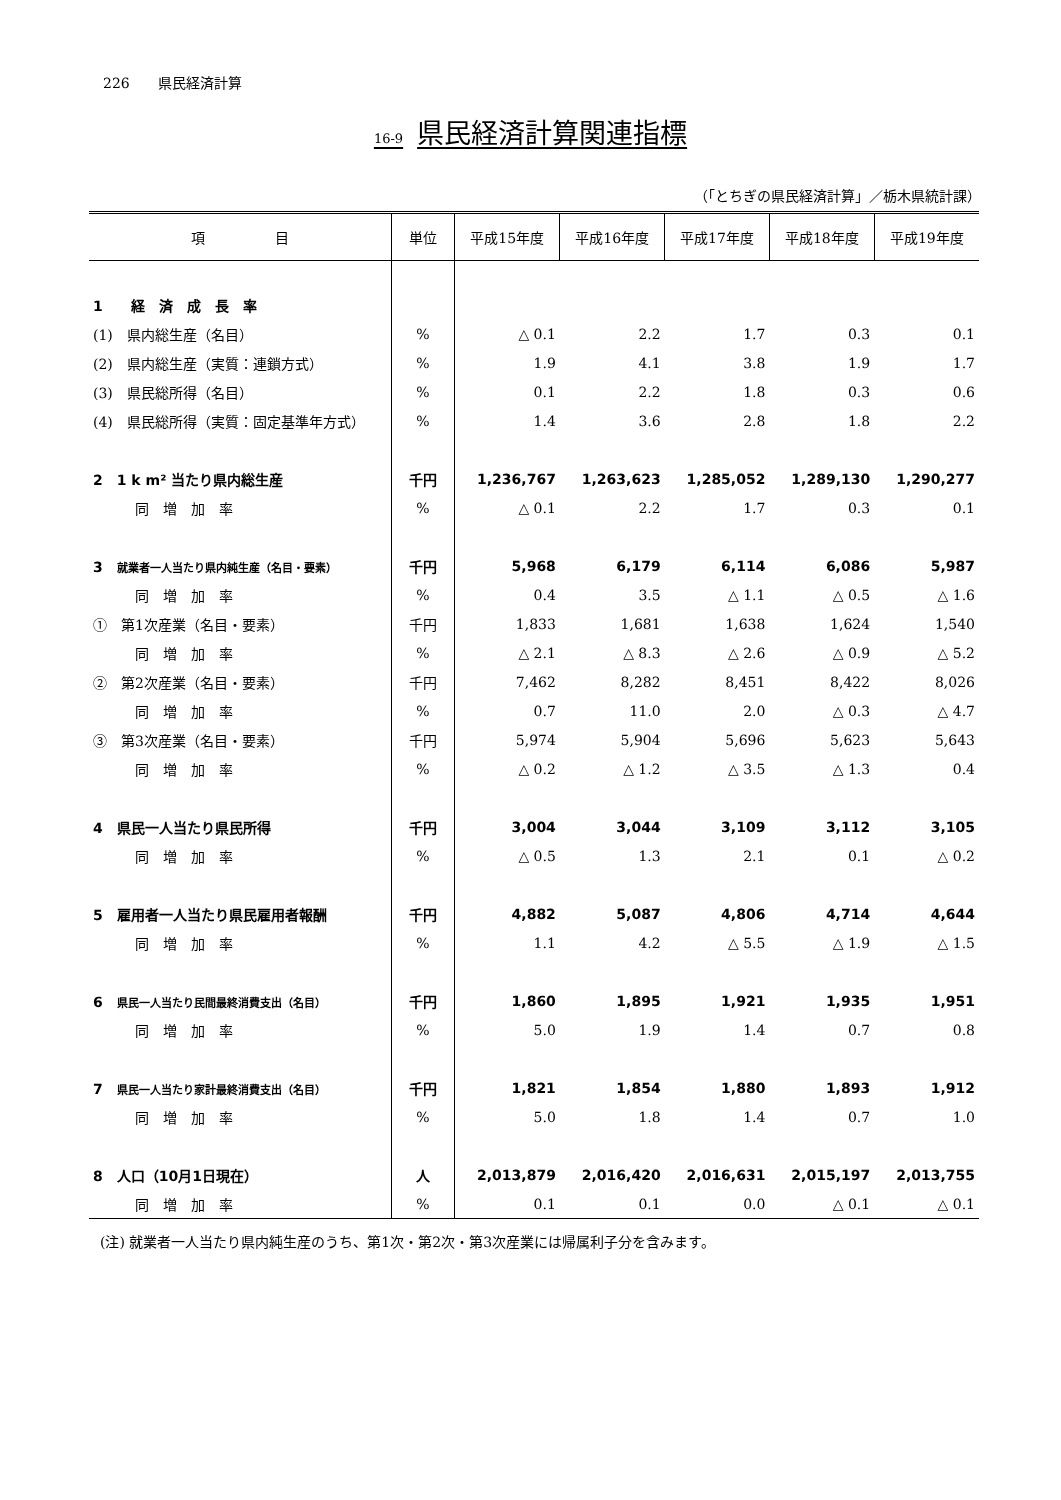226　　県民経済計算
16-9 県民経済計算関連指標
（「とちぎの県民経済計算」／栃木県統計課）
| 項 目 | 単位 | 平成15年度 | 平成16年度 | 平成17年度 | 平成18年度 | 平成19年度 |
| --- | --- | --- | --- | --- | --- | --- |
| 1 経 済 成 長 率 | | | | | | |
| (1) 県内総生産（名目） | % | △ 0.1 | 2.2 | 1.7 | 0.3 | 0.1 |
| (2) 県内総生産（実質：連鎖方式） | % | 1.9 | 4.1 | 3.8 | 1.9 | 1.7 |
| (3) 県民総所得（名目） | % | 0.1 | 2.2 | 1.8 | 0.3 | 0.6 |
| (4) 県民総所得（実質：固定基準年方式） | % | 1.4 | 3.6 | 2.8 | 1.8 | 2.2 |
| 2 1 k m² 当たり県内総生産 | 千円 | 1,236,767 | 1,263,623 | 1,285,052 | 1,289,130 | 1,290,277 |
| 同 増 加 率 | % | △ 0.1 | 2.2 | 1.7 | 0.3 | 0.1 |
| 3 就業者一人当たり県内純生産（名目・要素） | 千円 | 5,968 | 6,179 | 6,114 | 6,086 | 5,987 |
| 同 増 加 率 | % | 0.4 | 3.5 | △ 1.1 | △ 0.5 | △ 1.6 |
| ① 第1次産業（名目・要素） | 千円 | 1,833 | 1,681 | 1,638 | 1,624 | 1,540 |
| 同 増 加 率 | % | △ 2.1 | △ 8.3 | △ 2.6 | △ 0.9 | △ 5.2 |
| ② 第2次産業（名目・要素） | 千円 | 7,462 | 8,282 | 8,451 | 8,422 | 8,026 |
| 同 増 加 率 | % | 0.7 | 11.0 | 2.0 | △ 0.3 | △ 4.7 |
| ③ 第3次産業（名目・要素） | 千円 | 5,974 | 5,904 | 5,696 | 5,623 | 5,643 |
| 同 増 加 率 | % | △ 0.2 | △ 1.2 | △ 3.5 | △ 1.3 | 0.4 |
| 4 県民一人当たり県民所得 | 千円 | 3,004 | 3,044 | 3,109 | 3,112 | 3,105 |
| 同 増 加 率 | % | △ 0.5 | 1.3 | 2.1 | 0.1 | △ 0.2 |
| 5 雇用者一人当たり県民雇用者報酬 | 千円 | 4,882 | 5,087 | 4,806 | 4,714 | 4,644 |
| 同 増 加 率 | % | 1.1 | 4.2 | △ 5.5 | △ 1.9 | △ 1.5 |
| 6 県民一人当たり民間最終消費支出（名目） | 千円 | 1,860 | 1,895 | 1,921 | 1,935 | 1,951 |
| 同 増 加 率 | % | 5.0 | 1.9 | 1.4 | 0.7 | 0.8 |
| 7 県民一人当たり家計最終消費支出（名目） | 千円 | 1,821 | 1,854 | 1,880 | 1,893 | 1,912 |
| 同 増 加 率 | % | 5.0 | 1.8 | 1.4 | 0.7 | 1.0 |
| 8 人口（10月1日現在） | 人 | 2,013,879 | 2,016,420 | 2,016,631 | 2,015,197 | 2,013,755 |
| 同 増 加 率 | % | 0.1 | 0.1 | 0.0 | △ 0.1 | △ 0.1 |
(注) 就業者一人当たり県内純生産のうち、第1次・第2次・第3次産業には帰属利子分を含みます。